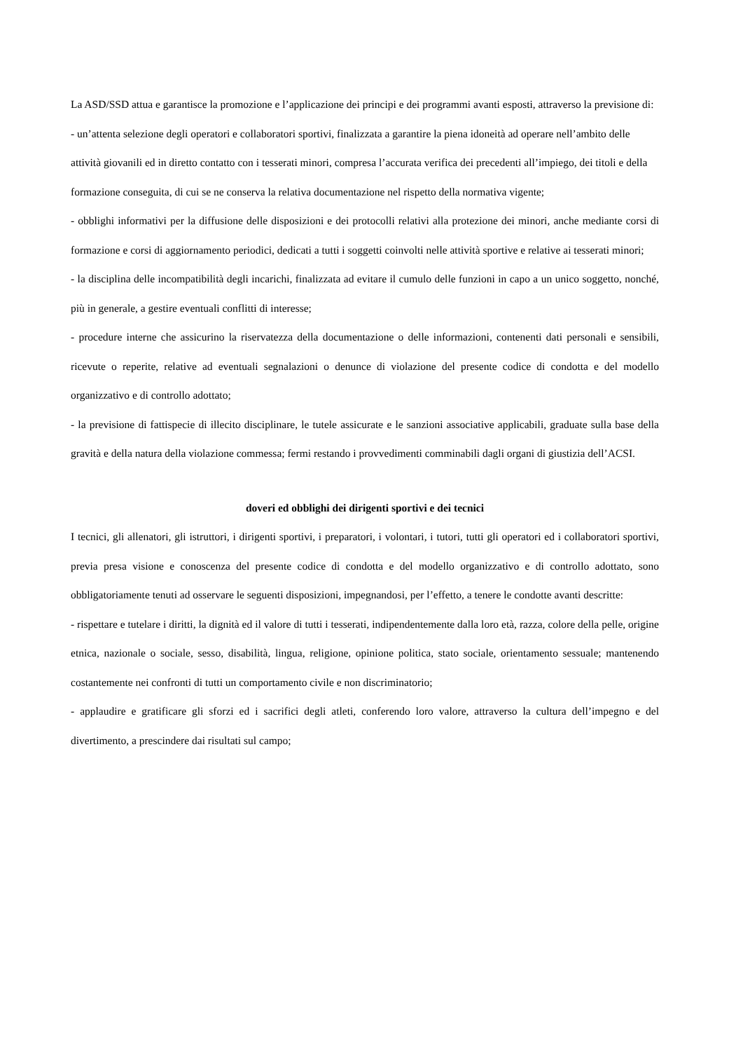La ASD/SSD attua e garantisce la promozione e l’applicazione dei principi e dei programmi avanti esposti, attraverso la previsione di:
- un’attenta selezione degli operatori e collaboratori sportivi, finalizzata a garantire la piena idoneità ad operare nell’ambito delle attività giovanili ed in diretto contatto con i tesserati minori, compresa l’accurata verifica dei precedenti all’impiego, dei titoli e della formazione conseguita, di cui se ne conserva la relativa documentazione nel rispetto della normativa vigente;
- obblighi informativi per la diffusione delle disposizioni e dei protocolli relativi alla protezione dei minori, anche mediante corsi di formazione e corsi di aggiornamento periodici, dedicati a tutti i soggetti coinvolti nelle attività sportive e relative ai tesserati minori;
- la disciplina delle incompatibilità degli incarichi, finalizzata ad evitare il cumulo delle funzioni in capo a un unico soggetto, nonché, più in generale, a gestire eventuali conflitti di interesse;
- procedure interne che assicurino la riservatezza della documentazione o delle informazioni, contenenti dati personali e sensibili, ricevute o reperite, relative ad eventuali segnalazioni o denunce di violazione del presente codice di condotta e del modello organizzativo e di controllo adottato;
- la previsione di fattispecie di illecito disciplinare, le tutele assicurate e le sanzioni associative applicabili, graduate sulla base della gravità e della natura della violazione commessa; fermi restando i provvedimenti comminabili dagli organi di giustizia dell’ACSI.
doveri ed obblighi dei dirigenti sportivi e dei tecnici
I tecnici, gli allenatori, gli istruttori, i dirigenti sportivi, i preparatori, i volontari, i tutori, tutti gli operatori ed i collaboratori sportivi, previa presa visione e conoscenza del presente codice di condotta e del modello organizzativo e di controllo adottato, sono obbligatoriamente tenuti ad osservare le seguenti disposizioni, impegnandosi, per l’effetto, a tenere le condotte avanti descritte:
- rispettare e tutelare i diritti, la dignità ed il valore di tutti i tesserati, indipendentemente dalla loro età, razza, colore della pelle, origine etnica, nazionale o sociale, sesso, disabilità, lingua, religione, opinione politica, stato sociale, orientamento sessuale; mantenendo costantemente nei confronti di tutti un comportamento civile e non discriminatorio;
- applaudire e gratificare gli sforzi ed i sacrifici degli atleti, conferendo loro valore, attraverso la cultura dell’impegno e del divertimento, a prescindere dai risultati sul campo;